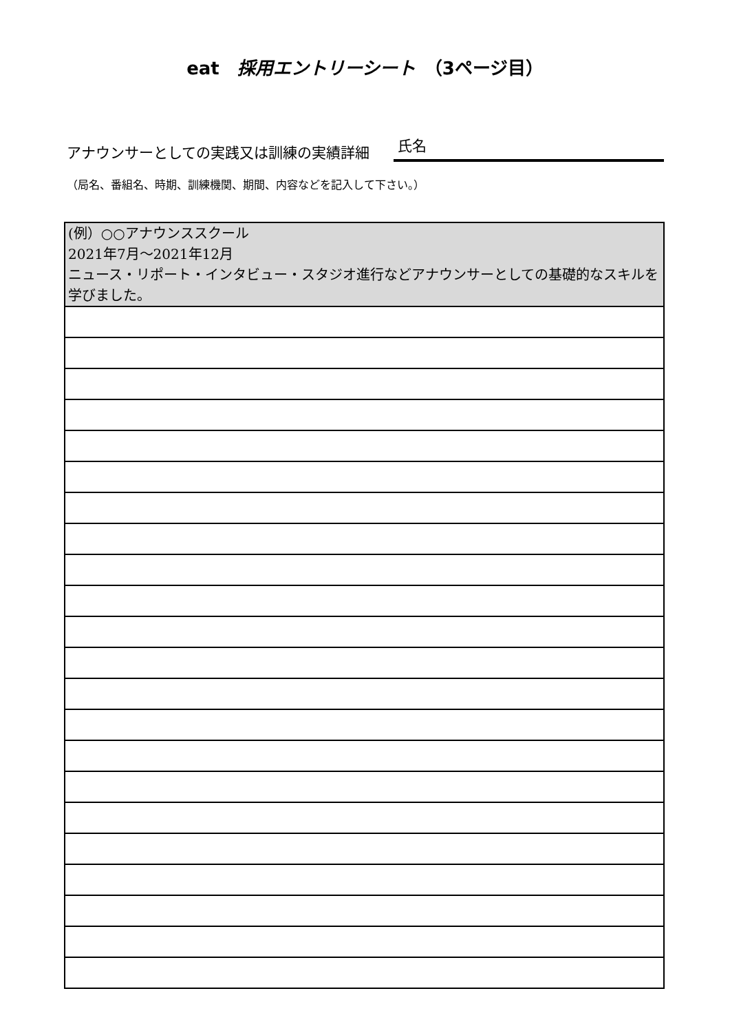eat　採用エントリーシート　（3ページ目）
アナウンサーとしての実践又は訓練の実績詳細 氏名
（局名、番組名、時期、訓練機関、期間、内容などを記入して下さい。）
| (例）○○アナウンススクール 2021年7月～2021年12月 ニュース・リポート・インタビュー・スタジオ進行などアナウンサーとしての基礎的なスキルを学びました。 |